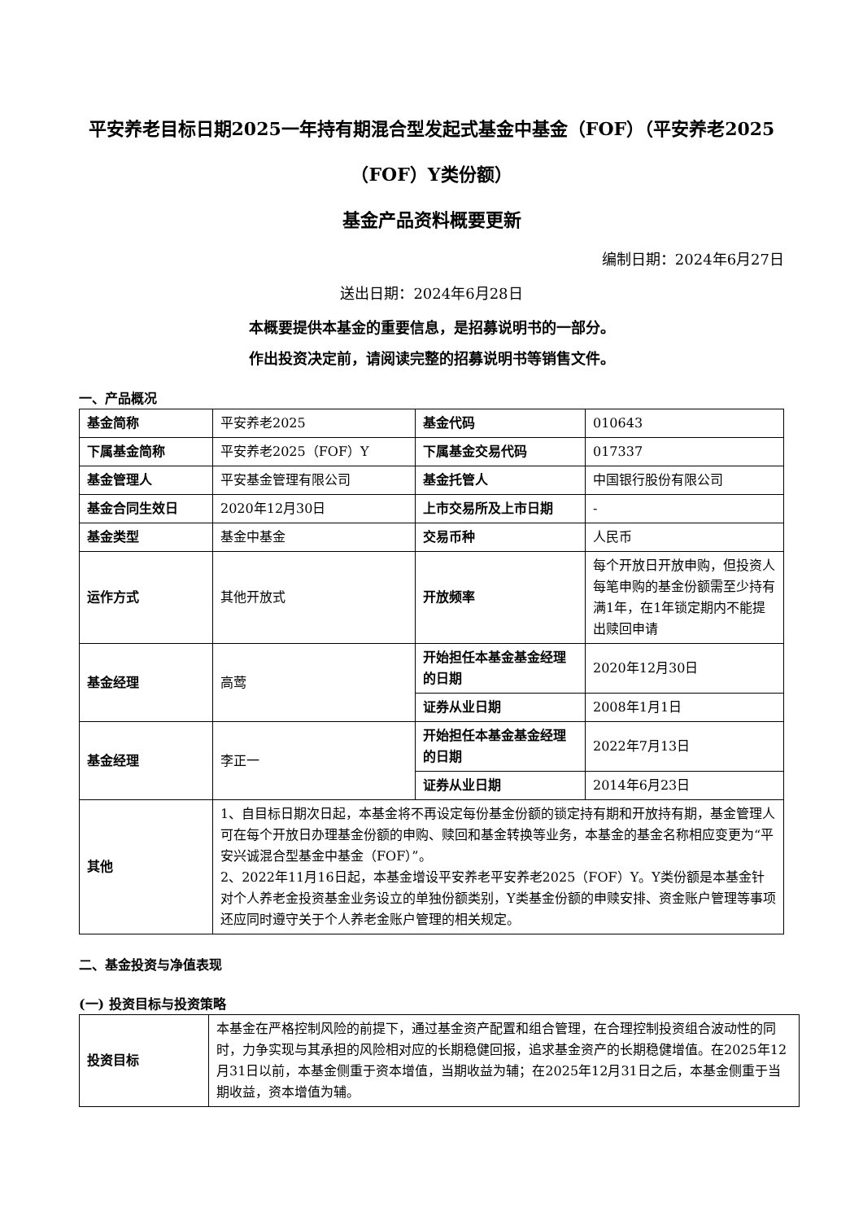平安养老目标日期2025一年持有期混合型发起式基金中基金（FOF）（平安养老2025（FOF）Y类份额）
基金产品资料概要更新
编制日期：2024年6月27日
送出日期：2024年6月28日
本概要提供本基金的重要信息，是招募说明书的一部分。
作出投资决定前，请阅读完整的招募说明书等销售文件。
一、产品概况
| 基金简称 | 平安养老2025 | 基金代码 | 010643 |
| 下属基金简称 | 平安养老2025（FOF）Y | 下属基金交易代码 | 017337 |
| 基金管理人 | 平安基金管理有限公司 | 基金托管人 | 中国银行股份有限公司 |
| 基金合同生效日 | 2020年12月30日 | 上市交易所及上市日期 | - |
| 基金类型 | 基金中基金 | 交易币种 | 人民币 |
| 运作方式 | 其他开放式 | 开放频率 | 每个开放日开放申购，但投资人每笔申购的基金份额需至少持有满1年，在1年锁定期内不能提出赎回申请 |
| 基金经理 | 高莺 | 开始担任本基金基金经理的日期 | 2020年12月30日 |
| | | 证券从业日期 | 2008年1月1日 |
| 基金经理 | 李正一 | 开始担任本基金基金经理的日期 | 2022年7月13日 |
| | | 证券从业日期 | 2014年6月23日 |
| 其他 | 1、自目标日期次日起，本基金将不再设定每份基金份额的锁定持有期和开放持有期，基金管理人可在每个开放日办理基金份额的申购、赎回和基金转换等业务，本基金的基金名称相应变更为“平安兴诚混合型基金中基金（FOF）”。 2、2022年11月16日起，本基金增设平安养老平安养老2025（FOF）Y。Y类份额是本基金针对个人养老金投资基金业务设立的单独份额类别，Y类基金份额的申赎安排、资金账户管理等事项还应同时遵守关于个人养老金账户管理的相关规定。 | | |
二、基金投资与净值表现
(一) 投资目标与投资策略
| 投资目标 | 本基金在严格控制风险的前提下，通过基金资产配置和组合管理，在合理控制投资组合波动性的同时，力争实现与其承担的风险相对应的长期稳健回报，追求基金资产的长期稳健增值。在2025年12月31日以前，本基金侧重于资本增值，当期收益为辅；在2025年12月31日之后，本基金侧重于当期收益，资本增值为辅。 |